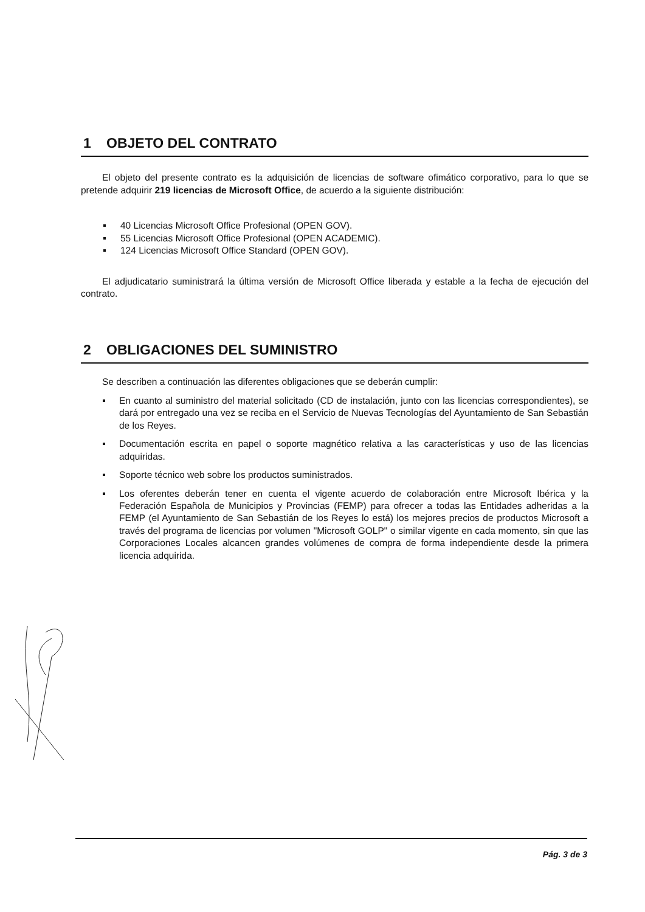1 OBJETO DEL CONTRATO
El objeto del presente contrato es la adquisición de licencias de software ofimático corporativo, para lo que se pretende adquirir 219 licencias de Microsoft Office, de acuerdo a la siguiente distribución:
40 Licencias Microsoft Office Profesional (OPEN GOV).
55 Licencias Microsoft Office Profesional (OPEN ACADEMIC).
124 Licencias Microsoft Office Standard (OPEN GOV).
El adjudicatario suministrará la última versión de Microsoft Office liberada y estable a la fecha de ejecución del contrato.
2 OBLIGACIONES DEL SUMINISTRO
Se describen a continuación las diferentes obligaciones que se deberán cumplir:
En cuanto al suministro del material solicitado (CD de instalación, junto con las licencias correspondientes), se dará por entregado una vez se reciba en el Servicio de Nuevas Tecnologías del Ayuntamiento de San Sebastián de los Reyes.
Documentación escrita en papel o soporte magnético relativa a las características y uso de las licencias adquiridas.
Soporte técnico web sobre los productos suministrados.
Los oferentes deberán tener en cuenta el vigente acuerdo de colaboración entre Microsoft Ibérica y la Federación Española de Municipios y Provincias (FEMP) para ofrecer a todas las Entidades adheridas a la FEMP (el Ayuntamiento de San Sebastián de los Reyes lo está) los mejores precios de productos Microsoft a través del programa de licencias por volumen "Microsoft GOLP" o similar vigente en cada momento, sin que las Corporaciones Locales alcancen grandes volúmenes de compra de forma independiente desde la primera licencia adquirida.
Pág. 3 de 3